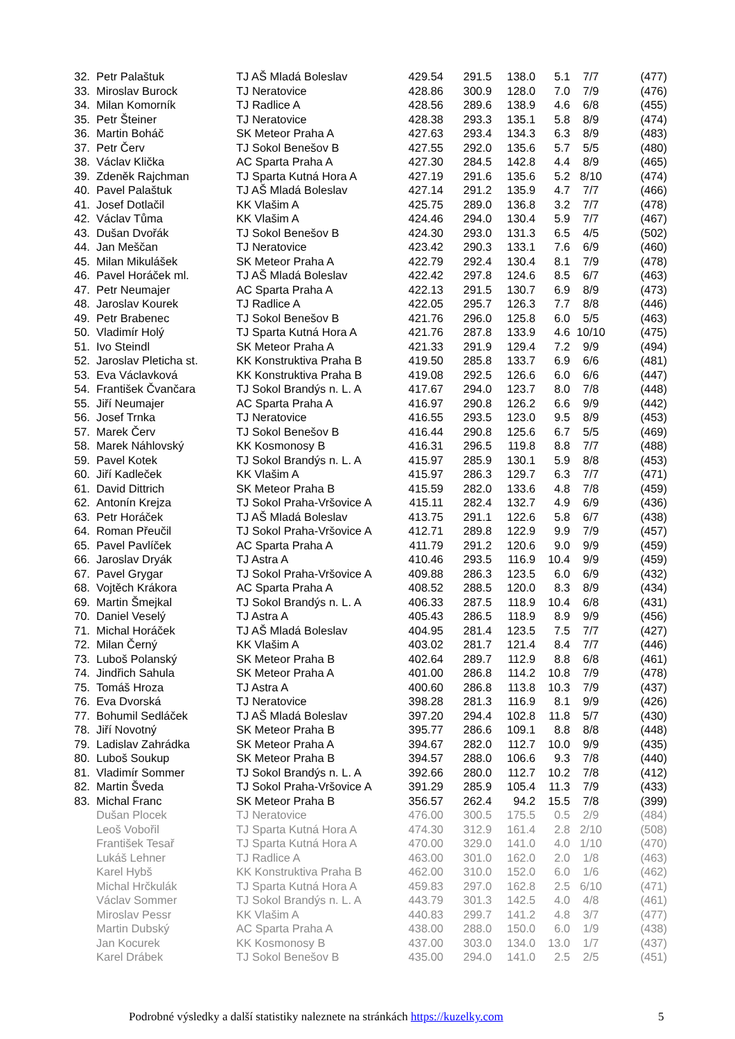| 32. | Petr Palaštuk | TJ AŠ Mladá Boleslav | 429.54 | 291.5 | 138.0 | 5.1 | 7/7 | (477) |
| 33. | Miroslav Burock | TJ Neratovice | 428.86 | 300.9 | 128.0 | 7.0 | 7/9 | (476) |
| 34. | Milan Komorník | TJ Radlice A | 428.56 | 289.6 | 138.9 | 4.6 | 6/8 | (455) |
| 35. | Petr Šteiner | TJ Neratovice | 428.38 | 293.3 | 135.1 | 5.8 | 8/9 | (474) |
| 36. | Martin Boháč | SK Meteor Praha A | 427.63 | 293.4 | 134.3 | 6.3 | 8/9 | (483) |
| 37. | Petr Červ | TJ Sokol Benešov B | 427.55 | 292.0 | 135.6 | 5.7 | 5/5 | (480) |
| 38. | Václav Klička | AC Sparta Praha A | 427.30 | 284.5 | 142.8 | 4.4 | 8/9 | (465) |
| 39. | Zdeněk Rajchman | TJ Sparta Kutná Hora A | 427.19 | 291.6 | 135.6 | 5.2 | 8/10 | (474) |
| 40. | Pavel Palaštuk | TJ AŠ Mladá Boleslav | 427.14 | 291.2 | 135.9 | 4.7 | 7/7 | (466) |
| 41. | Josef Dotlačil | KK Vlašim A | 425.75 | 289.0 | 136.8 | 3.2 | 7/7 | (478) |
| 42. | Václav Tůma | KK Vlašim A | 424.46 | 294.0 | 130.4 | 5.9 | 7/7 | (467) |
| 43. | Dušan Dvořák | TJ Sokol Benešov B | 424.30 | 293.0 | 131.3 | 6.5 | 4/5 | (502) |
| 44. | Jan Meščan | TJ Neratovice | 423.42 | 290.3 | 133.1 | 7.6 | 6/9 | (460) |
| 45. | Milan Mikulášek | SK Meteor Praha A | 422.79 | 292.4 | 130.4 | 8.1 | 7/9 | (478) |
| 46. | Pavel Horáček ml. | TJ AŠ Mladá Boleslav | 422.42 | 297.8 | 124.6 | 8.5 | 6/7 | (463) |
| 47. | Petr Neumajer | AC Sparta Praha A | 422.13 | 291.5 | 130.7 | 6.9 | 8/9 | (473) |
| 48. | Jaroslav Kourek | TJ Radlice A | 422.05 | 295.7 | 126.3 | 7.7 | 8/8 | (446) |
| 49. | Petr Brabenec | TJ Sokol Benešov B | 421.76 | 296.0 | 125.8 | 6.0 | 5/5 | (463) |
| 50. | Vladimír Holý | TJ Sparta Kutná Hora A | 421.76 | 287.8 | 133.9 | 4.6 | 10/10 | (475) |
| 51. | Ivo Steindl | SK Meteor Praha A | 421.33 | 291.9 | 129.4 | 7.2 | 9/9 | (494) |
| 52. | Jaroslav Pleticha st. | KK Konstruktiva Praha B | 419.50 | 285.8 | 133.7 | 6.9 | 6/6 | (481) |
| 53. | Eva Václavková | KK Konstruktiva Praha B | 419.08 | 292.5 | 126.6 | 6.0 | 6/6 | (447) |
| 54. | František Čvančara | TJ Sokol Brandýs n. L. A | 417.67 | 294.0 | 123.7 | 8.0 | 7/8 | (448) |
| 55. | Jiří Neumajer | AC Sparta Praha A | 416.97 | 290.8 | 126.2 | 6.6 | 9/9 | (442) |
| 56. | Josef Trnka | TJ Neratovice | 416.55 | 293.5 | 123.0 | 9.5 | 8/9 | (453) |
| 57. | Marek Červ | TJ Sokol Benešov B | 416.44 | 290.8 | 125.6 | 6.7 | 5/5 | (469) |
| 58. | Marek Náhlovský | KK Kosmonosy B | 416.31 | 296.5 | 119.8 | 8.8 | 7/7 | (488) |
| 59. | Pavel Kotek | TJ Sokol Brandýs n. L. A | 415.97 | 285.9 | 130.1 | 5.9 | 8/8 | (453) |
| 60. | Jiří Kadleček | KK Vlašim A | 415.97 | 286.3 | 129.7 | 6.3 | 7/7 | (471) |
| 61. | David Dittrich | SK Meteor Praha B | 415.59 | 282.0 | 133.6 | 4.8 | 7/8 | (459) |
| 62. | Antonín Krejza | TJ Sokol Praha-Vršovice A | 415.11 | 282.4 | 132.7 | 4.9 | 6/9 | (436) |
| 63. | Petr Horáček | TJ AŠ Mladá Boleslav | 413.75 | 291.1 | 122.6 | 5.8 | 6/7 | (438) |
| 64. | Roman Přeučil | TJ Sokol Praha-Vršovice A | 412.71 | 289.8 | 122.9 | 9.9 | 7/9 | (457) |
| 65. | Pavel Pavlíček | AC Sparta Praha A | 411.79 | 291.2 | 120.6 | 9.0 | 9/9 | (459) |
| 66. | Jaroslav Dryák | TJ Astra A | 410.46 | 293.5 | 116.9 | 10.4 | 9/9 | (459) |
| 67. | Pavel Grygar | TJ Sokol Praha-Vršovice A | 409.88 | 286.3 | 123.5 | 6.0 | 6/9 | (432) |
| 68. | Vojtěch Krákora | AC Sparta Praha A | 408.52 | 288.5 | 120.0 | 8.3 | 8/9 | (434) |
| 69. | Martin Šmejkal | TJ Sokol Brandýs n. L. A | 406.33 | 287.5 | 118.9 | 10.4 | 6/8 | (431) |
| 70. | Daniel Veselý | TJ Astra A | 405.43 | 286.5 | 118.9 | 8.9 | 9/9 | (456) |
| 71. | Michal Horáček | TJ AŠ Mladá Boleslav | 404.95 | 281.4 | 123.5 | 7.5 | 7/7 | (427) |
| 72. | Milan Černý | KK Vlašim A | 403.02 | 281.7 | 121.4 | 8.4 | 7/7 | (446) |
| 73. | Luboš Polanský | SK Meteor Praha B | 402.64 | 289.7 | 112.9 | 8.8 | 6/8 | (461) |
| 74. | Jindřich Sahula | SK Meteor Praha A | 401.00 | 286.8 | 114.2 | 10.8 | 7/9 | (478) |
| 75. | Tomáš Hroza | TJ Astra A | 400.60 | 286.8 | 113.8 | 10.3 | 7/9 | (437) |
| 76. | Eva Dvorská | TJ Neratovice | 398.28 | 281.3 | 116.9 | 8.1 | 9/9 | (426) |
| 77. | Bohumil Sedláček | TJ AŠ Mladá Boleslav | 397.20 | 294.4 | 102.8 | 11.8 | 5/7 | (430) |
| 78. | Jiří Novotný | SK Meteor Praha B | 395.77 | 286.6 | 109.1 | 8.8 | 8/8 | (448) |
| 79. | Ladislav Zahrádka | SK Meteor Praha A | 394.67 | 282.0 | 112.7 | 10.0 | 9/9 | (435) |
| 80. | Luboš Soukup | SK Meteor Praha B | 394.57 | 288.0 | 106.6 | 9.3 | 7/8 | (440) |
| 81. | Vladimír Sommer | TJ Sokol Brandýs n. L. A | 392.66 | 280.0 | 112.7 | 10.2 | 7/8 | (412) |
| 82. | Martin Šveda | TJ Sokol Praha-Vršovice A | 391.29 | 285.9 | 105.4 | 11.3 | 7/9 | (433) |
| 83. | Michal Franc | SK Meteor Praha B | 356.57 | 262.4 | 94.2 | 15.5 | 7/8 | (399) |
| | Dušan Plocek | TJ Neratovice | 476.00 | 300.5 | 175.5 | 0.5 | 2/9 | (484) |
| | Leoš Vobořil | TJ Sparta Kutná Hora A | 474.30 | 312.9 | 161.4 | 2.8 | 2/10 | (508) |
| | František Tesař | TJ Sparta Kutná Hora A | 470.00 | 329.0 | 141.0 | 4.0 | 1/10 | (470) |
| | Lukáš Lehner | TJ Radlice A | 463.00 | 301.0 | 162.0 | 2.0 | 1/8 | (463) |
| | Karel Hybš | KK Konstruktiva Praha B | 462.00 | 310.0 | 152.0 | 6.0 | 1/6 | (462) |
| | Michal Hrčkulák | TJ Sparta Kutná Hora A | 459.83 | 297.0 | 162.8 | 2.5 | 6/10 | (471) |
| | Václav Sommer | TJ Sokol Brandýs n. L. A | 443.79 | 301.3 | 142.5 | 4.0 | 4/8 | (461) |
| | Miroslav Pessr | KK Vlašim A | 440.83 | 299.7 | 141.2 | 4.8 | 3/7 | (477) |
| | Martin Dubský | AC Sparta Praha A | 438.00 | 288.0 | 150.0 | 6.0 | 1/9 | (438) |
| | Jan Kocurek | KK Kosmonosy B | 437.00 | 303.0 | 134.0 | 13.0 | 1/7 | (437) |
| | Karel Drábek | TJ Sokol Benešov B | 435.00 | 294.0 | 141.0 | 2.5 | 2/5 | (451) |
Podrobné výsledky a další statistiky naleznete na stránkách https://kuzelky.com 5